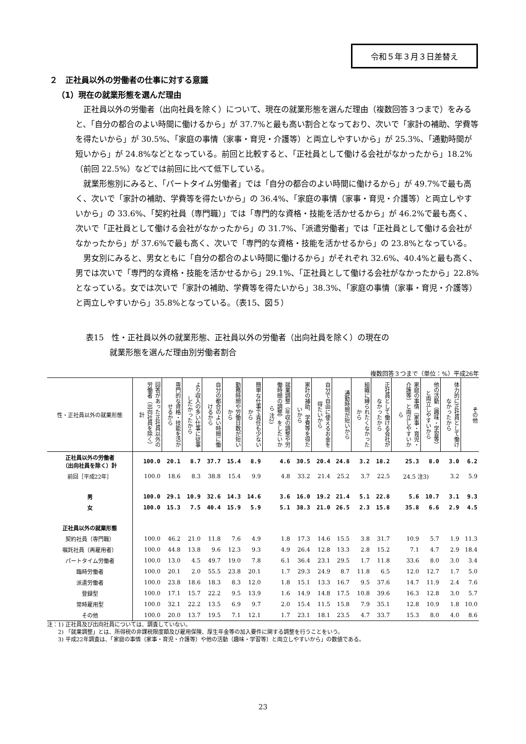令和５年３月３日差替え
２　正社員以外の労働者の仕事に対する意識
（1）現在の就業形態を選んだ理由
正社員以外の労働者（出向社員を除く）について、現在の就業形態を選んだ理由（複数回答３つまで）をみると、「自分の都合のよい時間に働けるから」が 37.7%と最も高い割合となっており、次いで「家計の補助、学費等を得たいから」が 30.5%、「家庭の事情（家事・育児・介護等）と両立しやすいから」が 25.3%、「通勤時間が短いから」が 24.8%などとなっている。前回と比較すると、「正社員として働ける会社がなかったから」18.2%（前回 22.5%）などでは前回に比べて低下している。
就業形態別にみると、「パートタイム労働者」では「自分の都合のよい時間に働けるから」が 49.7%で最も高く、次いで「家計の補助、学費等を得たいから」の 36.4%、「家庭の事情（家事・育児・介護等）と両立しやすいから」の 33.6%、「契約社員（専門職）」では「専門的な資格・技能を活かせるから」が 46.2%で最も高く、次いで「正社員として働ける会社がなかったから」の 31.7%、「派遣労働者」では「正社員として働ける会社がなかったから」が 37.6%で最も高く、次いで「専門的な資格・技能を活かせるから」の 23.8%となっている。
男女別にみると、男女ともに「自分の都合のよい時間に働けるから」がそれぞれ 32.6%、40.4%と最も高く、男では次いで「専門的な資格・技能を活かせるから」29.1%、「正社員として働ける会社がなかったから」22.8%となっている。女では次いで「家計の補助、学費等を得たいから」38.3%、「家庭の事情（家事・育児・介護等）と両立しやすいから」35.8%となっている。（表15、図５）
表15　性・正社員以外の就業形態、正社員以外の労働者（出向社員を除く）の現在の
　　　就業形態を選んだ理由別労働者割合
複数回答３つまで（単位：%）平成26年
| 性・正社員以外の就業形態 | 回答があった正社員以外の労働者（出向社員を除く）計 | 専門的な資格・技能を活かせるから | より収入の多い仕事に従事したかったから | 自分の都合のよい時間に働けるから | 勤務時間や労働日数が短いから | 簡単な仕事で責任も少ないから | 就業調整（年収の調整や労働時間の調整）をしたいから 注2) | 家計の補助、学費等を得たいから | 自分で自由に使えるお金を得たいから | 通勤時間が短いから | 組織に縛られたくなかったから | 正社員として働ける会社がなかったから | 家庭の事情（家事・育児・介護等）と両立しやすいから | 他の活動（趣味・学習等）と両立しやすいから | 体力的に正社員として働けなかったから | その他 |
| --- | --- | --- | --- | --- | --- | --- | --- | --- | --- | --- | --- | --- | --- | --- | --- | --- |
| 正社員以外の労働者 （出向社員を除く）計 | 100.0 | 20.1 | 8.7 | 37.7 | 15.4 | 8.9 | 4.6 | 30.5 | 20.4 | 24.8 | 3.2 | 18.2 | 25.3 | 8.0 | 3.0 | 6.2 |
| 前回［平成22年］ | 100.0 | 18.6 | 8.3 | 38.8 | 15.4 | 9.9 | 4.8 | 33.2 | 21.4 | 25.2 | 3.7 | 22.5 | 24.5 注3) | | 3.2 | 5.9 |
| 男 | 100.0 | 29.1 | 10.9 | 32.6 | 14.3 | 14.6 | 3.6 | 16.0 | 19.2 | 21.4 | 5.1 | 22.8 | 5.6 | 10.7 | 3.1 | 9.3 |
| 女 | 100.0 | 15.3 | 7.5 | 40.4 | 15.9 | 5.9 | 5.1 | 38.3 | 21.0 | 26.5 | 2.3 | 15.8 | 35.8 | 6.6 | 2.9 | 4.5 |
| 正社員以外の就業形態 | | | | | | | | | | | | | | | | |
| 契約社員（専門職） | 100.0 | 46.2 | 21.0 | 11.8 | 7.6 | 4.9 | 1.8 | 17.3 | 14.6 | 15.5 | 3.8 | 31.7 | 10.9 | 5.7 | 1.9 | 11.3 |
| 嘱託社員（再雇用者） | 100.0 | 44.8 | 13.8 | 9.6 | 12.3 | 9.3 | 4.9 | 26.4 | 12.8 | 13.3 | 2.8 | 15.2 | 7.1 | 4.7 | 2.9 | 18.4 |
| パートタイム労働者 | 100.0 | 13.0 | 4.5 | 49.7 | 19.0 | 7.8 | 6.1 | 36.4 | 23.1 | 29.5 | 1.7 | 11.8 | 33.6 | 8.0 | 3.0 | 3.4 |
| 臨時労働者 | 100.0 | 20.1 | 2.0 | 55.5 | 23.8 | 20.1 | 1.7 | 29.3 | 24.9 | 8.7 | 11.8 | 6.5 | 12.0 | 12.7 | 1.7 | 5.0 |
| 派遣労働者 | 100.0 | 23.8 | 18.6 | 18.3 | 8.3 | 12.0 | 1.8 | 15.1 | 13.3 | 16.7 | 9.5 | 37.6 | 14.7 | 11.9 | 2.4 | 7.6 |
| 登録型 | 100.0 | 17.1 | 15.7 | 22.2 | 9.5 | 13.9 | 1.6 | 14.9 | 14.8 | 17.5 | 10.8 | 39.6 | 16.3 | 12.8 | 3.0 | 5.7 |
| 常時雇用型 | 100.0 | 32.1 | 22.2 | 13.5 | 6.9 | 9.7 | 2.0 | 15.4 | 11.5 | 15.8 | 7.9 | 35.1 | 12.8 | 10.9 | 1.8 | 10.0 |
| その他 | 100.0 | 20.0 | 13.7 | 19.5 | 7.1 | 12.1 | 1.7 | 23.1 | 18.1 | 23.5 | 4.7 | 33.7 | 15.3 | 8.0 | 4.0 | 8.6 |
注：1) 正社員及び出向社員については、調査していない。
　　2) 「就業調整」とは、所得税の非課税限度額及び雇用保険、厚生年金等の加入要件に関する調整を行うことをいう。
　　3) 平成22年調査は、「家庭の事情（家事・育児・介護等）や他の活動（趣味・学習等）と両立しやすいから」の数値である。
23